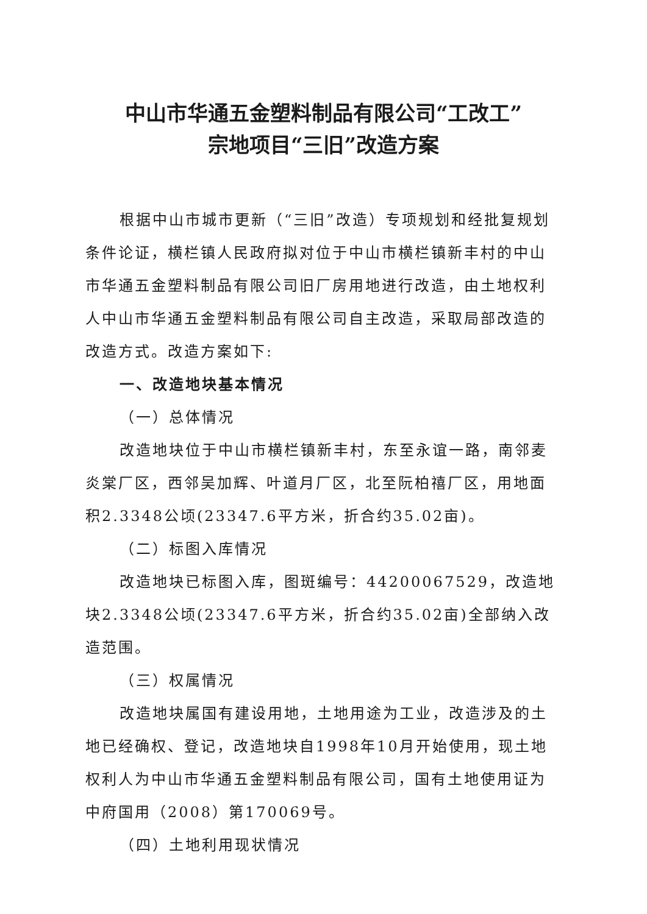中山市华通五金塑料制品有限公司“工改工”
宗地项目“三旧”改造方案
根据中山市城市更新（“三旧”改造）专项规划和经批复规划条件论证，横栏镇人民政府拟对位于中山市横栏镇新丰村的中山市华通五金塑料制品有限公司旧厂房用地进行改造，由土地权利人中山市华通五金塑料制品有限公司自主改造，采取局部改造的改造方式。改造方案如下:
一、改造地块基本情况
（一）总体情况
改造地块位于中山市横栏镇新丰村，东至永谊一路，南邻麦炎棠厂区，西邻吴加辉、叶道月厂区，北至阮柏禧厂区，用地面积2.3348公顷(23347.6平方米，折合约35.02亩)。
（二）标图入库情况
改造地块已标图入库，图斑编号：44200067529，改造地块2.3348公顷(23347.6平方米，折合约35.02亩)全部纳入改造范围。
（三）权属情况
改造地块属国有建设用地，土地用途为工业，改造涉及的土地已经确权、登记，改造地块自1998年10月开始使用，现土地权利人为中山市华通五金塑料制品有限公司，国有土地使用证为中府国用（2008）第170069号。
（四）土地利用现状情况